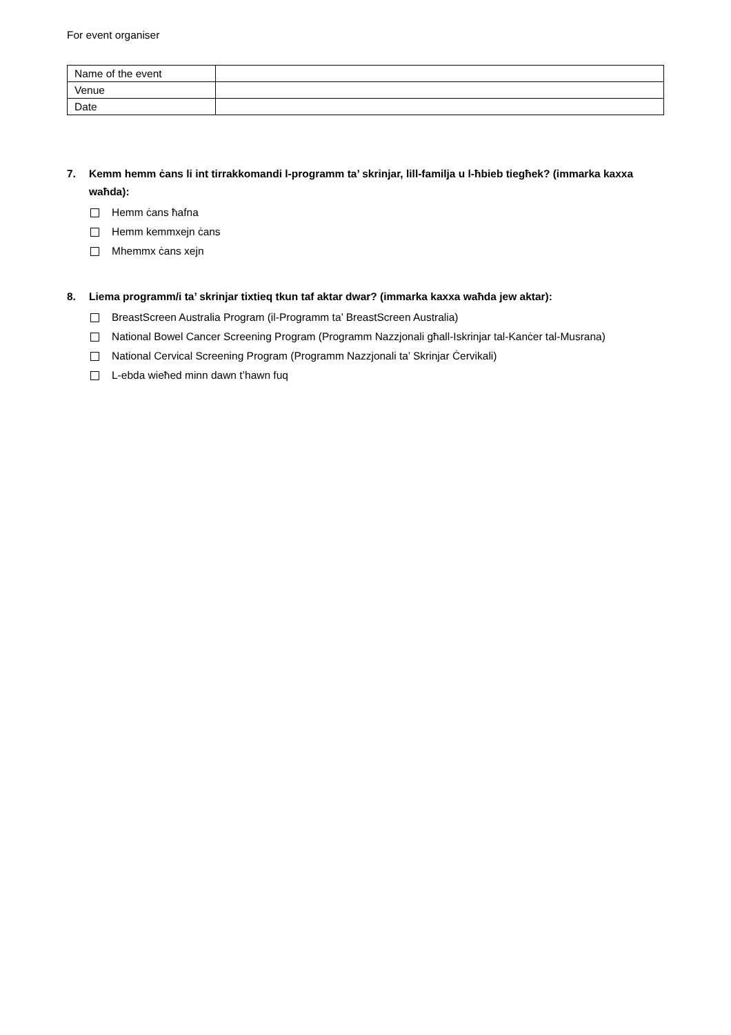For event organiser
| Name of the event | |
| Venue | |
| Date | |
7. Kemm hemm ċans li int tirrakkomandi l-programm ta’ skrinjar, lill-familja u l-ħbieb tiegħek? (immarka kaxxa waħda):
Hemm ċans ħafna
Hemm kemmxejn ċans
Mhemmx ċans xejn
8. Liema programm/i ta’ skrinjar tixtieq tkun taf aktar dwar? (immarka kaxxa waħda jew aktar):
BreastScreen Australia Program (il-Programm ta’ BreastScreen Australia)
National Bowel Cancer Screening Program (Programm Nazzjonali għall-Iskrinjar tal-Kanċer tal-Musrana)
National Cervical Screening Program (Programm Nazzjonali ta’ Skrinjar Ċervikali)
L-ebda wieħed minn dawn t’hawn fuq